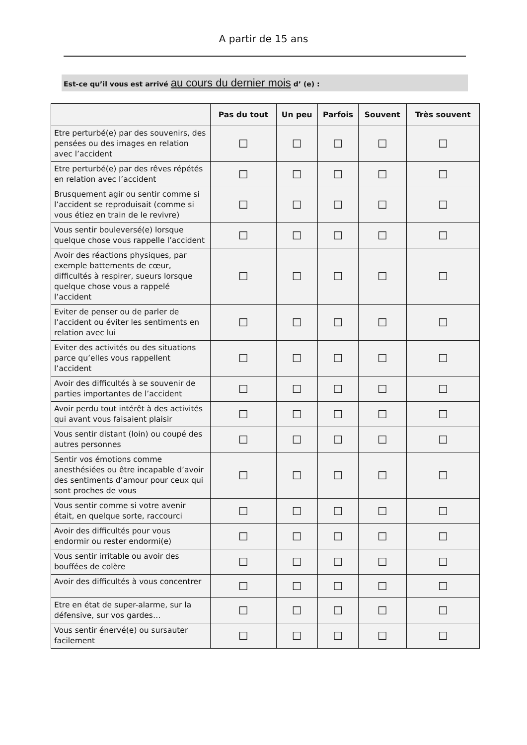A partir de 15 ans
Est-ce qu’il vous est arrivé au cours du dernier mois d’ (e) :
| | Pas du tout | Un peu | Parfois | Souvent | Très souvent |
| --- | --- | --- | --- | --- | --- |
| Etre perturbé(e) par des souvenirs, des pensées ou des images en relation avec l’accident | ☐ | ☐ | ☐ | ☐ | ☐ |
| Etre perturbé(e) par des rêves répétés en relation avec l’accident | ☐ | ☐ | ☐ | ☐ | ☐ |
| Brusquement agir ou sentir comme si l’accident se reproduisait (comme si vous étiez en train de le revivre) | ☐ | ☐ | ☐ | ☐ | ☐ |
| Vous sentir bouleversé(e) lorsque quelque chose vous rappelle l’accident | ☐ | ☐ | ☐ | ☐ | ☐ |
| Avoir des réactions physiques, par exemple battements de cœur, difficultés à respirer, sueurs lorsque quelque chose vous a rappelé l’accident | ☐ | ☐ | ☐ | ☐ | ☐ |
| Eviter de penser ou de parler de l’accident ou éviter les sentiments en relation avec lui | ☐ | ☐ | ☐ | ☐ | ☐ |
| Eviter des activités ou des situations parce qu’elles vous rappellent l’accident | ☐ | ☐ | ☐ | ☐ | ☐ |
| Avoir des difficultés à se souvenir de parties importantes de l’accident | ☐ | ☐ | ☐ | ☐ | ☐ |
| Avoir perdu tout intérêt à des activités qui avant vous faisaient plaisir | ☐ | ☐ | ☐ | ☐ | ☐ |
| Vous sentir distant (loin) ou coupé des autres personnes | ☐ | ☐ | ☐ | ☐ | ☐ |
| Sentir vos émotions comme anesthésiées ou être incapable d’avoir des sentiments d’amour pour ceux qui sont proches de vous | ☐ | ☐ | ☐ | ☐ | ☐ |
| Vous sentir comme si votre avenir était, en quelque sorte, raccourci | ☐ | ☐ | ☐ | ☐ | ☐ |
| Avoir des difficultés pour vous endormir ou rester endormi(e) | ☐ | ☐ | ☐ | ☐ | ☐ |
| Vous sentir irritable ou avoir des bouffées de colère | ☐ | ☐ | ☐ | ☐ | ☐ |
| Avoir des difficultés à vous concentrer | ☐ | ☐ | ☐ | ☐ | ☐ |
| Etre en état de super-alarme, sur la défensive, sur vos gardes… | ☐ | ☐ | ☐ | ☐ | ☐ |
| Vous sentir énervé(e) ou sursauter facilement | ☐ | ☐ | ☐ | ☐ | ☐ |